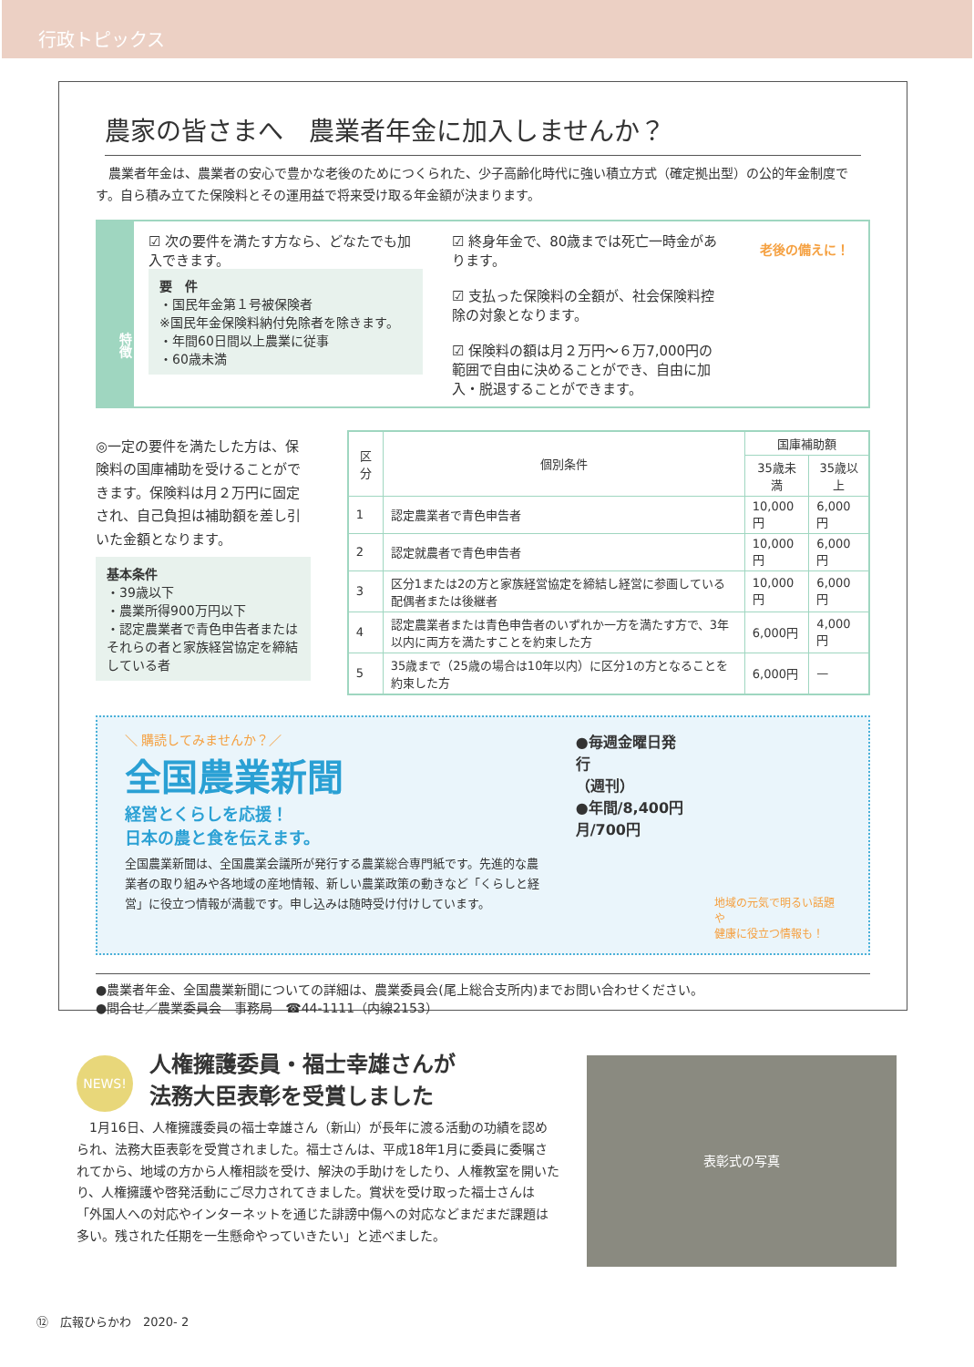行政トピックス
農家の皆さまへ　農業者年金に加入しませんか？
　農業者年金は、農業者の安心で豊かな老後のためにつくられた、少子高齢化時代に強い積立方式（確定拠出型）の公的年金制度です。自ら積み立てた保険料とその運用益で将来受け取る年金額が決まります。
特徴
☑ 次の要件を満たす方なら、どなたでも加入できます。
要　件
・国民年金第１号被保険者
※国民年金保険料納付免除者を除きます。
・年間60日間以上農業に従事
・60歳未満
☑ 終身年金で、80歳までは死亡一時金があります。
☑ 支払った保険料の全額が、社会保険料控除の対象となります。
☑ 保険料の額は月２万円～６万7,000円の範囲で自由に決めることができ、自由に加入・脱退することができます。
老後の備えに！
◎一定の要件を満たした方は、保険料の国庫補助を受けることができます。保険料は月２万円に固定され、自己負担は補助額を差し引いた金額となります。
基本条件
・39歳以下
・農業所得900万円以下
・認定農業者で青色申告者またはそれらの者と家族経営協定を締結している者
| 区分 | 個別条件 | 国庫補助額 | |
| --- | --- | --- | --- |
| | | 35歳未満 | 35歳以上 |
| 1 | 認定農業者で青色申告者 | 10,000円 | 6,000円 |
| 2 | 認定就農者で青色申告者 | 10,000円 | 6,000円 |
| 3 | 区分1または2の方と家族経営協定を締結し経営に参画している配偶者または後継者 | 10,000円 | 6,000円 |
| 4 | 認定農業者または青色申告者のいずれか一方を満たす方で、3年以内に両方を満たすことを約束した方 | 6,000円 | 4,000円 |
| 5 | 35歳まで（25歳の場合は10年以内）に区分1の方となることを約束した方 | 6,000円 | — |
＼ 購読してみませんか？／
全国農業新聞
経営とくらしを応援！
日本の農と食を伝えます。
全国農業新聞は、全国農業会議所が発行する農業総合専門紙です。先進的な農業者の取り組みや各地域の産地情報、新しい農業政策の動きなど「くらしと経営」に役立つ情報が満載です。申し込みは随時受け付けしています。
●毎週金曜日発行
（週刊）
●年間/8,400円
月/700円
地域の元気で明るい話題や
健康に役立つ情報も！
●農業者年金、全国農業新聞についての詳細は、農業委員会(尾上総合支所内)までお問い合わせください。
●問合せ／農業委員会　事務局　☎44-1111（内線2153）
NEWS!
人権擁護委員・福士幸雄さんが
法務大臣表彰を受賞しました
　1月16日、人権擁護委員の福士幸雄さん（新山）が長年に渡る活動の功績を認められ、法務大臣表彰を受賞されました。福士さんは、平成18年1月に委員に委嘱されてから、地域の方から人権相談を受け、解決の手助けをしたり、人権教室を開いたり、人権擁護や啓発活動にご尽力されてきました。賞状を受け取った福士さんは「外国人への対応やインターネットを通じた誹謗中傷への対応などまだまだ課題は多い。残された任期を一生懸命やっていきたい」と述べました。
表彰式の写真
⑫　広報ひらかわ　2020- 2